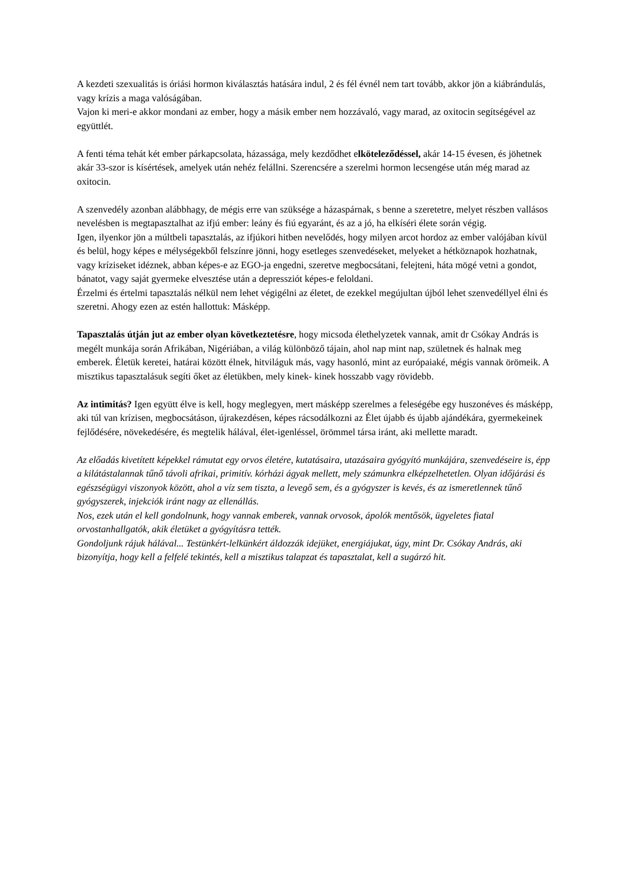A kezdeti szexualitás is óriási hormon kiválasztás hatására indul, 2 és fél évnél nem tart tovább, akkor jön a kiábrándulás, vagy krízis a maga valóságában.
Vajon ki meri-e akkor mondani az ember, hogy a másik ember nem hozzávaló, vagy marad, az oxitocin segítségével az együttlét.
A fenti téma tehát két ember párkapcsolata, házassága, mely kezdődhet elköteleződéssel, akár 14-15 évesen, és jöhetnek akár 33-szor is kísértések, amelyek után nehéz felállni. Szerencsére a szerelmi hormon lecsengése után még marad az oxitocin.
A szenvedély azonban alábbhagy, de mégis erre van szüksége a házaspárnak, s benne a szeretetre, melyet részben vallásos nevelésben is megtapasztalhat az ifjú ember: leány és fiú egyaránt, és az a jó, ha elkíséri élete során végig.
Igen, ilyenkor jön a múltbeli tapasztalás, az ifjúkori hitben nevelődés, hogy milyen arcot hordoz az ember valójában kívül és belül, hogy képes e mélységekből felszínre jönni, hogy esetleges szenvedéseket, melyeket a hétköznapok hozhatnak, vagy kríziseket idéznek, abban képes-e az EGO-ja engedni, szeretve megbocsátani, felejteni, háta mögé vetni a gondot, bánatot, vagy saját gyermeke elvesztése után a depressziót képes-e feloldani.
Érzelmi és értelmi tapasztalás nélkül nem lehet végigélni az életet, de ezekkel megújultan újból lehet szenvedéllyel élni és szeretni. Ahogy ezen az estén hallottuk: Másképp.
Tapasztalás útján jut az ember olyan következtetésre, hogy micsoda élethelyzetek vannak, amit dr Csókay András is megélt munkája során Afrikában, Nigériában, a világ különböző tájain, ahol nap mint nap, születnek és halnak meg emberek. Életük keretei, határai között élnek, hitviláguk más, vagy hasonló, mint az európaiaké, mégis vannak örömeik. A misztikus tapasztalásuk segíti őket az életükben, mely kinek- kinek hosszabb vagy rövidebb.
Az intimitás? Igen együtt élve is kell, hogy meglegyen, mert másképp szerelmes a feleségébe egy huszonéves és másképp, aki túl van krízisen, megbocsátáson, újrakezdésen, képes rácsodálkozni az Élet újabb és újabb ajándékára, gyermekeinek fejlődésére, növekedésére, és megtelik hálával, élet-igenléssel, örömmel társa iránt, aki mellette maradt.
Az előadás kivetített képekkel rámutat egy orvos életére, kutatásaira, utazásaira gyógyító munkájára, szenvedéseire is, épp a kilátástalannak tűnő távoli afrikai, primitív. kórházi ágyak mellett, mely számunkra elképzelhetetlen. Olyan időjárási és egészségügyi viszonyok között, ahol a víz sem tiszta, a levegő sem, és a gyógyszer is kevés, és az ismeretlennek tűnő gyógyszerek, injekciók iránt nagy az ellenállás.
Nos, ezek után el kell gondolnunk, hogy vannak emberek, vannak orvosok, ápolók mentősök, ügyeletes fiatal orvostanhallgatók, akik életüket a gyógyításra tették.
Gondoljunk rájuk hálával... Testünkért-lelkünkért áldozzák idejüket, energiájukat, úgy, mint Dr. Csókay András, aki bizonyítja, hogy kell a felfelé tekintés, kell a misztikus talapzat és tapasztalat, kell a sugárzó hit.